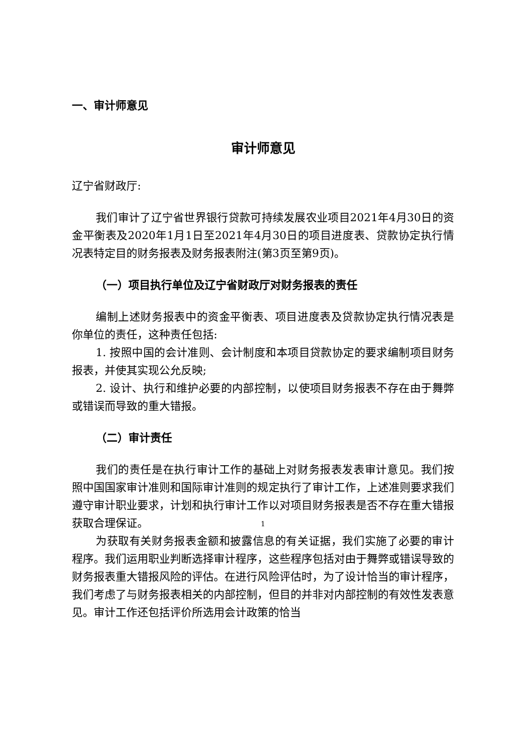一、审计师意见
审计师意见
辽宁省财政厅:
我们审计了辽宁省世界银行贷款可持续发展农业项目2021年4月30日的资金平衡表及2020年1月1日至2021年4月30日的项目进度表、贷款协定执行情况表特定目的财务报表及财务报表附注(第3页至第9页)。
（一）项目执行单位及辽宁省财政厅对财务报表的责任
编制上述财务报表中的资金平衡表、项目进度表及贷款协定执行情况表是你单位的责任，这种责任包括:
1. 按照中国的会计准则、会计制度和本项目贷款协定的要求编制项目财务报表，并使其实现公允反映;
2. 设计、执行和维护必要的内部控制，以使项目财务报表不存在由于舞弊或错误而导致的重大错报。
（二）审计责任
我们的责任是在执行审计工作的基础上对财务报表发表审计意见。我们按照中国国家审计准则和国际审计准则的规定执行了审计工作，上述准则要求我们遵守审计职业要求，计划和执行审计工作以对项目财务报表是否不存在重大错报获取合理保证。
为获取有关财务报表金额和披露信息的有关证据，我们实施了必要的审计程序。我们运用职业判断选择审计程序，这些程序包括对由于舞弊或错误导致的财务报表重大错报风险的评估。在进行风险评估时，为了设计恰当的审计程序，我们考虑了与财务报表相关的内部控制，但目的并非对内部控制的有效性发表意见。审计工作还包括评价所选用会计政策的恰当
1